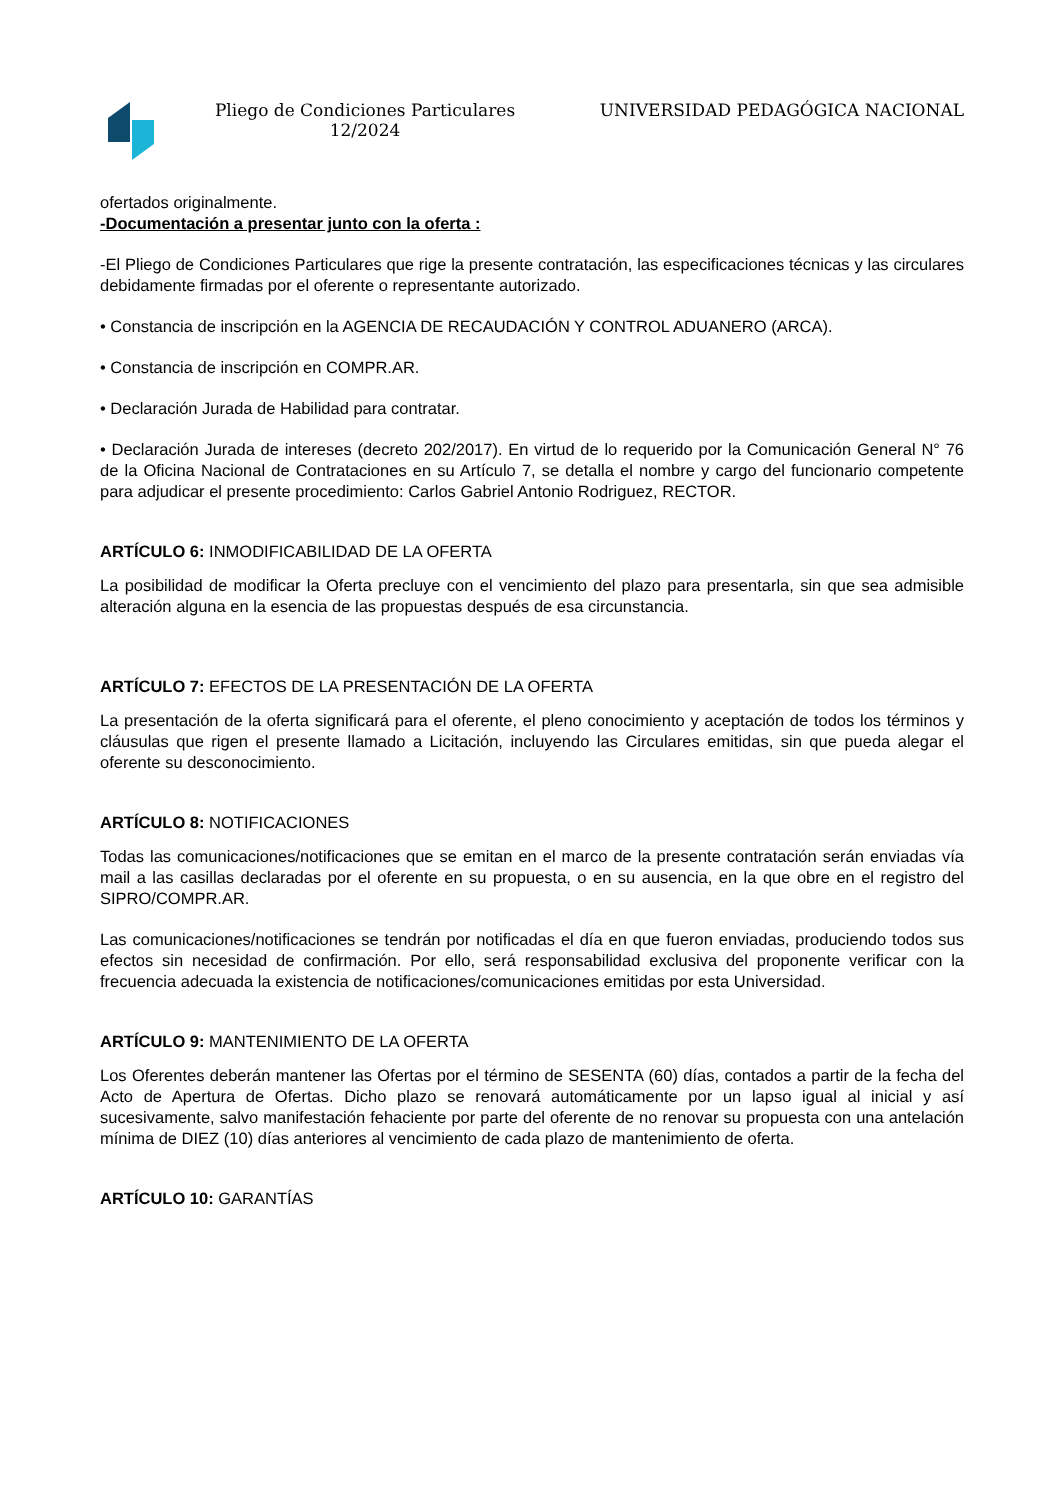Pliego de Condiciones Particulares
12/2024
UNIVERSIDAD PEDAGÓGICA NACIONAL
ofertados originalmente.
-Documentación a presentar junto con la oferta :
-El Pliego de Condiciones Particulares que rige la presente contratación, las especificaciones técnicas y las circulares debidamente firmadas por el oferente o representante autorizado.
• Constancia de inscripción en la AGENCIA DE RECAUDACIÓN Y CONTROL ADUANERO (ARCA).
• Constancia de inscripción en COMPR.AR.
• Declaración Jurada de Habilidad para contratar.
• Declaración Jurada de intereses (decreto 202/2017). En virtud de lo requerido por la Comunicación General N° 76 de la Oficina Nacional de Contrataciones en su Artículo 7, se detalla el nombre y cargo del funcionario competente para adjudicar el presente procedimiento: Carlos Gabriel Antonio Rodriguez, RECTOR.
ARTÍCULO 6: INMODIFICABILIDAD DE LA OFERTA
La posibilidad de modificar la Oferta precluye con el vencimiento del plazo para presentarla, sin que sea admisible alteración alguna en la esencia de las propuestas después de esa circunstancia.
ARTÍCULO 7: EFECTOS DE LA PRESENTACIÓN DE LA OFERTA
La presentación de la oferta significará para el oferente, el pleno conocimiento y aceptación de todos los términos y cláusulas que rigen el presente llamado a Licitación, incluyendo las Circulares emitidas, sin que pueda alegar el oferente su desconocimiento.
ARTÍCULO 8: NOTIFICACIONES
Todas las comunicaciones/notificaciones que se emitan en el marco de la presente contratación serán enviadas vía mail a las casillas declaradas por el oferente en su propuesta, o en su ausencia, en la que obre en el registro del SIPRO/COMPR.AR.
Las comunicaciones/notificaciones se tendrán por notificadas el día en que fueron enviadas, produciendo todos sus efectos sin necesidad de confirmación. Por ello, será responsabilidad exclusiva del proponente verificar con la frecuencia adecuada la existencia de notificaciones/comunicaciones emitidas por esta Universidad.
ARTÍCULO 9: MANTENIMIENTO DE LA OFERTA
Los Oferentes deberán mantener las Ofertas por el término de SESENTA (60) días, contados a partir de la fecha del Acto de Apertura de Ofertas. Dicho plazo se renovará automáticamente por un lapso igual al inicial y así sucesivamente, salvo manifestación fehaciente por parte del oferente de no renovar su propuesta con una antelación mínima de DIEZ (10) días anteriores al vencimiento de cada plazo de mantenimiento de oferta.
ARTÍCULO 10: GARANTÍAS